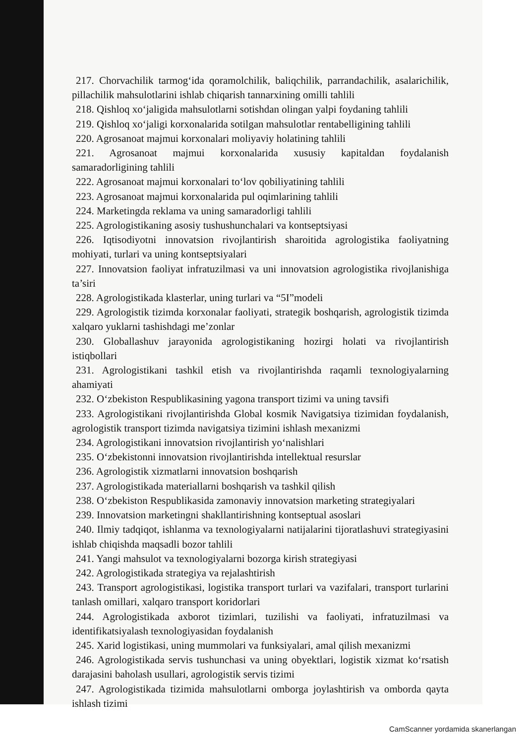217. Chorvachilik tarmog‘ida qoramolchilik, baliqchilik, parrandachilik, asalarichilik, pillachilik mahsulotlarini ishlab chiqarish tannarxining omilli tahlili
218. Qishloq xo‘jaligida mahsulotlarni sotishdan olingan yalpi foydaning tahlili
219. Qishloq xo‘jaligi korxonalarida sotilgan mahsulotlar rentabelligining tahlili
220. Agrosanoat majmui korxonalari moliyaviy holatining tahlili
221. Agrosanoat majmui korxonalarida xususiy kapitaldan foydalanish samaradorligining tahlili
222. Agrosanoat majmui korxonalari to‘lov qobiliyatining tahlili
223. Agrosanoat majmui korxonalarida pul oqimlarining tahlili
224. Marketingda reklama va uning samaradorligi tahlili
225. Agrologistikaning asosiy tushushunchalari va kontseptsiyasi
226. Iqtisodiyotni innovatsion rivojlantirish sharoitida agrologistika faoliyatning mohiyati, turlari va uning kontseptsiyalari
227. Innovatsion faoliyat infratuzilmasi va uni innovatsion agrologistika rivojlanishiga ta’siri
228. Agrologistikada klasterlar, uning turlari va “5I”modeli
229. Agrologistik tizimda korxonalar faoliyati, strategik boshqarish, agrologistik tizimda xalqaro yuklarni tashishdagi me’zonlar
230. Globallashuv jarayonida agrologistikaning hozirgi holati va rivojlantirish istiqbollari
231. Agrologistikani tashkil etish va rivojlantirishda raqamli texnologiyalarning ahamiyati
232. O‘zbekiston Respublikasining yagona transport tizimi va uning tavsifi
233. Agrologistikani rivojlantirishda Global kosmik Navigatsiya tizimidan foydalanish, agrologistik transport tizimda navigatsiya tizimini ishlash mexanizmi
234. Agrologistikani innovatsion rivojlantirish yo‘nalishlari
235. O‘zbekistonni innovatsion rivojlantirishda intellektual resurslar
236. Agrologistik xizmatlarni innovatsion boshqarish
237. Agrologistikada materiallarni boshqarish va tashkil qilish
238. O‘zbekiston Respublikasida zamonaviy innovatsion marketing strategiyalari
239. Innovatsion marketingni shakllantirishning kontseptual asoslari
240. Ilmiy tadqiqot, ishlanma va texnologiyalarni natijalarini tijoratlashuvi strategiyasini ishlab chiqishda maqsadli bozor tahlili
241. Yangi mahsulot va texnologiyalarni bozorga kirish strategiyasi
242. Agrologistikada strategiya va rejalashtirish
243. Transport agrologistikasi, logistika transport turlari va vazifalari, transport turlarini tanlash omillari, xalqaro transport koridorlari
244. Agrologistikada axborot tizimlari, tuzilishi va faoliyati, infratuzilmasi va identifikatsiyalash texnologiyasidan foydalanish
245. Xarid logistikasi, uning mummolari va funksiyalari, amal qilish mexanizmi
246. Agrologistikada servis tushunchasi va uning obyektlari, logistik xizmat ko‘rsatish darajasini baholash usullari, agrologistik servis tizimi
247. Agrologistikada tizimida mahsulotlarni omborga joylashtirish va omborda qayta ishlash tizimi
CamScanner yordamida skanerlangan